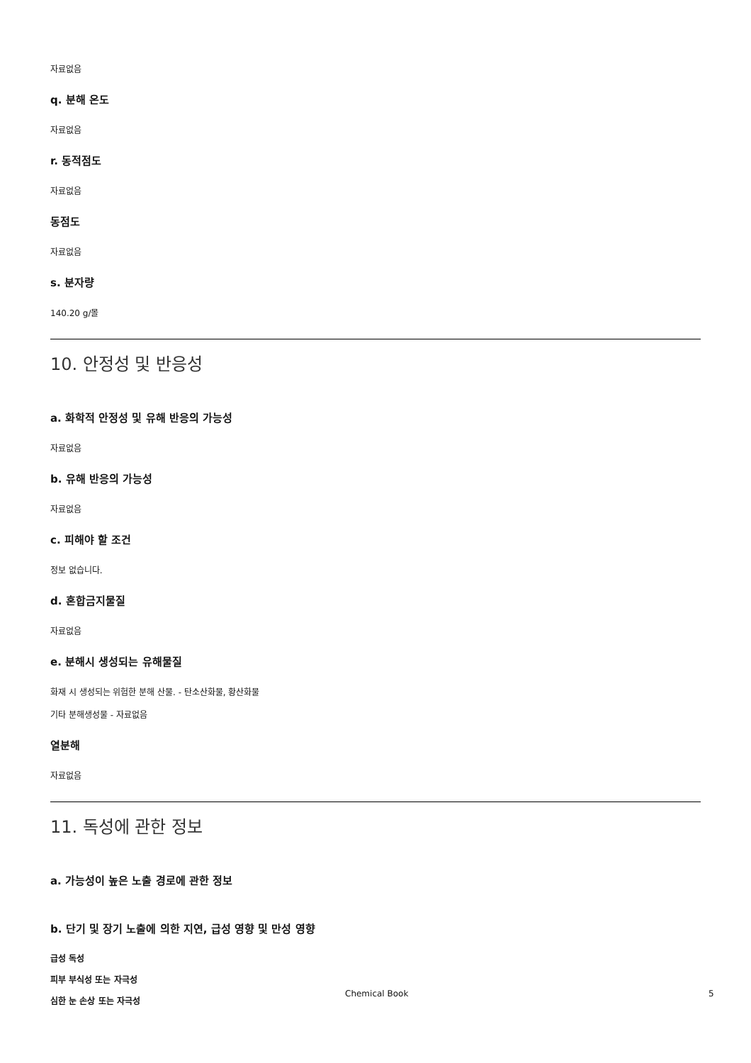자료없음
q. 분해 온도
자료없음
r. 동적점도
자료없음
동점도
자료없음
s. 분자량
140.20 g/몰
10. 안정성 및 반응성
a. 화학적 안정성 및 유해 반응의 가능성
자료없음
b. 유해 반응의 가능성
자료없음
c. 피해야 할 조건
정보 없습니다.
d. 혼합금지물질
자료없음
e. 분해시 생성되는 유해물질
화재 시 생성되는 위험한 분해 산물. - 탄소산화물, 황산화물
기타 분해생성물 - 자료없음
열분해
자료없음
11. 독성에 관한 정보
a. 가능성이 높은 노출 경로에 관한 정보
b. 단기 및 장기 노출에 의한 지연, 급성 영향 및 만성 영향
급성 독성
피부 부식성 또는 자극성
심한 눈 손상 또는 자극성
Chemical Book 5